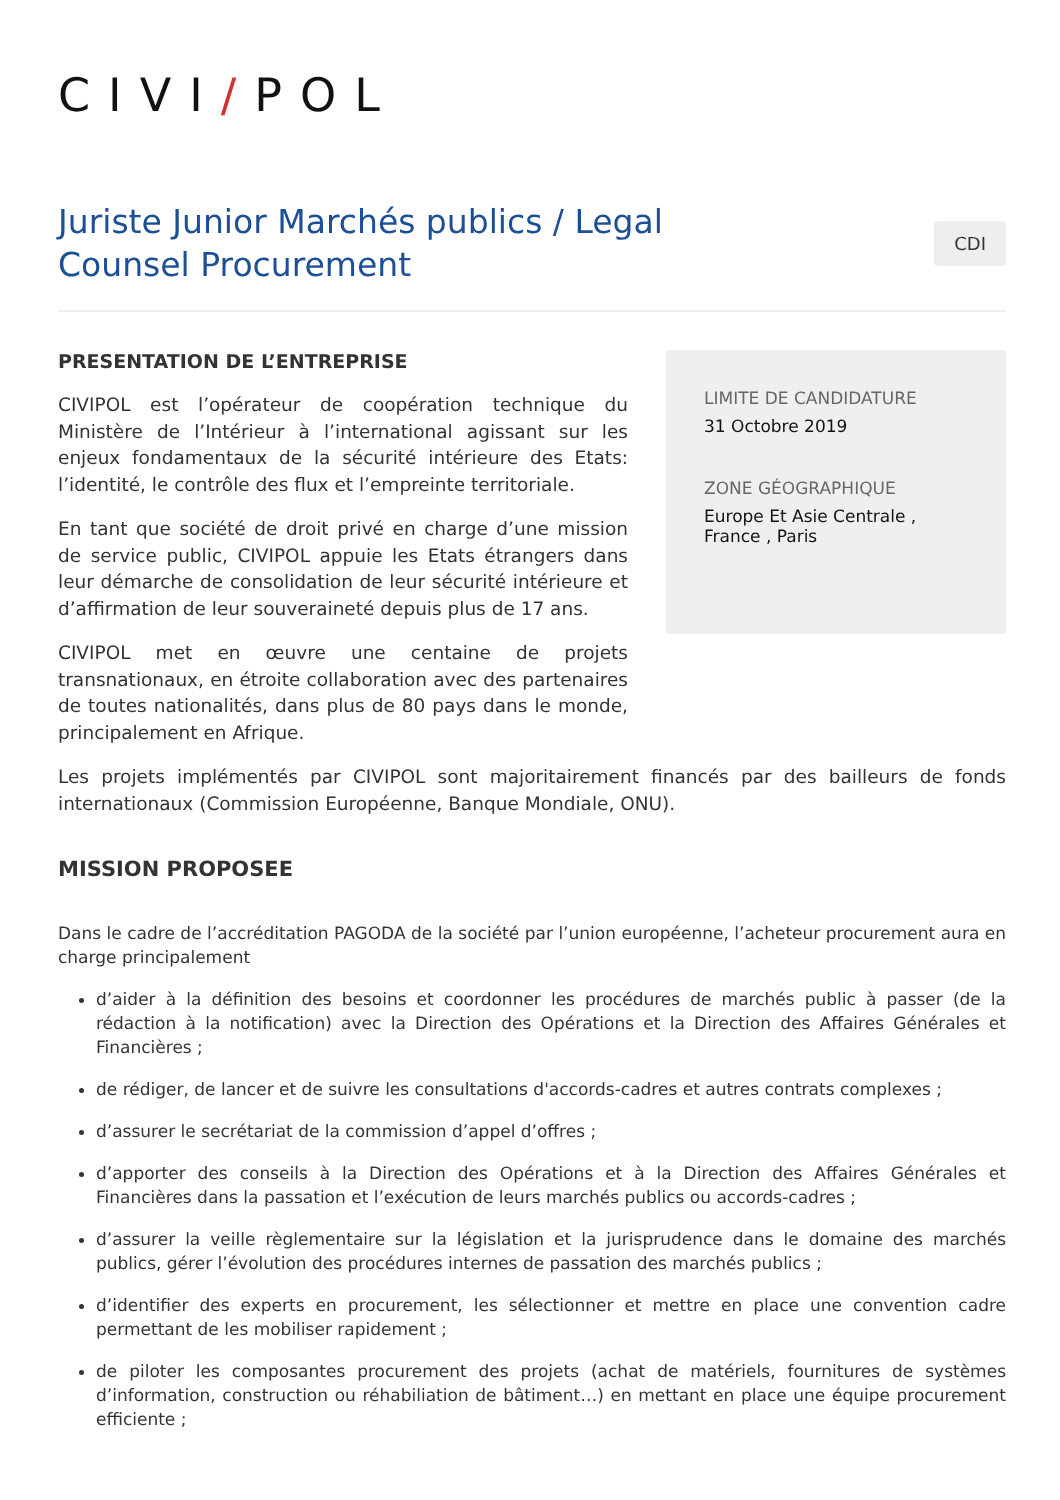CIVI/POL
Juriste Junior Marchés publics / Legal Counsel Procurement
CDI
PRESENTATION DE L’ENTREPRISE
CIVIPOL est l’opérateur de coopération technique du Ministère de l’Intérieur à l’international agissant sur les enjeux fondamentaux de la sécurité intérieure des Etats: l’identité, le contrôle des flux et l’empreinte territoriale.
En tant que société de droit privé en charge d’une mission de service public, CIVIPOL appuie les Etats étrangers dans leur démarche de consolidation de leur sécurité intérieure et d’affirmation de leur souveraineté depuis plus de 17 ans.
CIVIPOL met en œuvre une centaine de projets transnationaux, en étroite collaboration avec des partenaires de toutes nationalités, dans plus de 80 pays dans le monde, principalement en Afrique.
LIMITE DE CANDIDATURE
31 Octobre 2019
ZONE GÉOGRAPHIQUE
Europe Et Asie Centrale , France , Paris
Les projets implémentés par CIVIPOL sont majoritairement financés par des bailleurs de fonds internationaux (Commission Européenne, Banque Mondiale, ONU).
MISSION PROPOSEE
Dans le cadre de l’accréditation PAGODA de la société par l’union européenne, l’acheteur procurement aura en charge principalement
d’aider à la définition des besoins et coordonner les procédures de marchés public à passer (de la rédaction à la notification) avec la Direction des Opérations et la Direction des Affaires Générales et Financières ;
de rédiger, de lancer et de suivre les consultations d'accords-cadres et autres contrats complexes ;
d’assurer le secrétariat de la commission d’appel d’offres ;
d’apporter des conseils à la Direction des Opérations et à la Direction des Affaires Générales et Financières dans la passation et l’exécution de leurs marchés publics ou accords-cadres ;
d’assurer la veille règlementaire sur la législation et la jurisprudence dans le domaine des marchés publics, gérer l’évolution des procédures internes de passation des marchés publics ;
d’identifier des experts en procurement, les sélectionner et mettre en place une convention cadre permettant de les mobiliser rapidement ;
de piloter les composantes procurement des projets (achat de matériels, fournitures de systèmes d’information, construction ou réhabiliation de bâtiment…) en mettant en place une équipe procurement efficiente ;